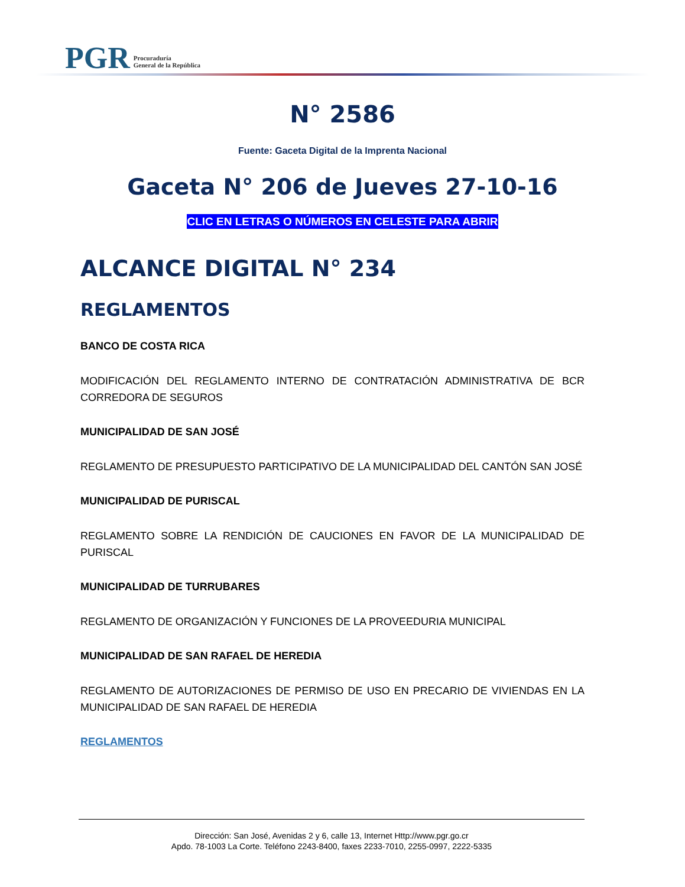PGR Procuraduría
General de la República
N° 2586
Fuente: Gaceta Digital de la Imprenta Nacional
Gaceta N° 206 de Jueves 27-10-16
CLIC EN LETRAS O NÚMEROS EN CELESTE PARA ABRIR
ALCANCE DIGITAL N° 234
REGLAMENTOS
BANCO DE COSTA RICA
MODIFICACIÓN DEL REGLAMENTO INTERNO DE CONTRATACIÓN ADMINISTRATIVA DE BCR CORREDORA DE SEGUROS
MUNICIPALIDAD DE SAN JOSÉ
REGLAMENTO DE PRESUPUESTO PARTICIPATIVO DE LA MUNICIPALIDAD DEL CANTÓN SAN JOSÉ
MUNICIPALIDAD DE PURISCAL
REGLAMENTO SOBRE LA RENDICIÓN DE CAUCIONES EN FAVOR DE LA MUNICIPALIDAD DE PURISCAL
MUNICIPALIDAD DE TURRUBARES
REGLAMENTO DE ORGANIZACIÓN Y FUNCIONES DE LA PROVEEDURIA MUNICIPAL
MUNICIPALIDAD DE SAN RAFAEL DE HEREDIA
REGLAMENTO DE AUTORIZACIONES DE PERMISO DE USO EN PRECARIO DE VIVIENDAS EN LA MUNICIPALIDAD DE SAN RAFAEL DE HEREDIA
REGLAMENTOS
Dirección: San José, Avenidas 2 y 6, calle 13, Internet Http://www.pgr.go.cr
Apdo. 78-1003 La Corte. Teléfono 2243-8400, faxes 2233-7010, 2255-0997, 2222-5335